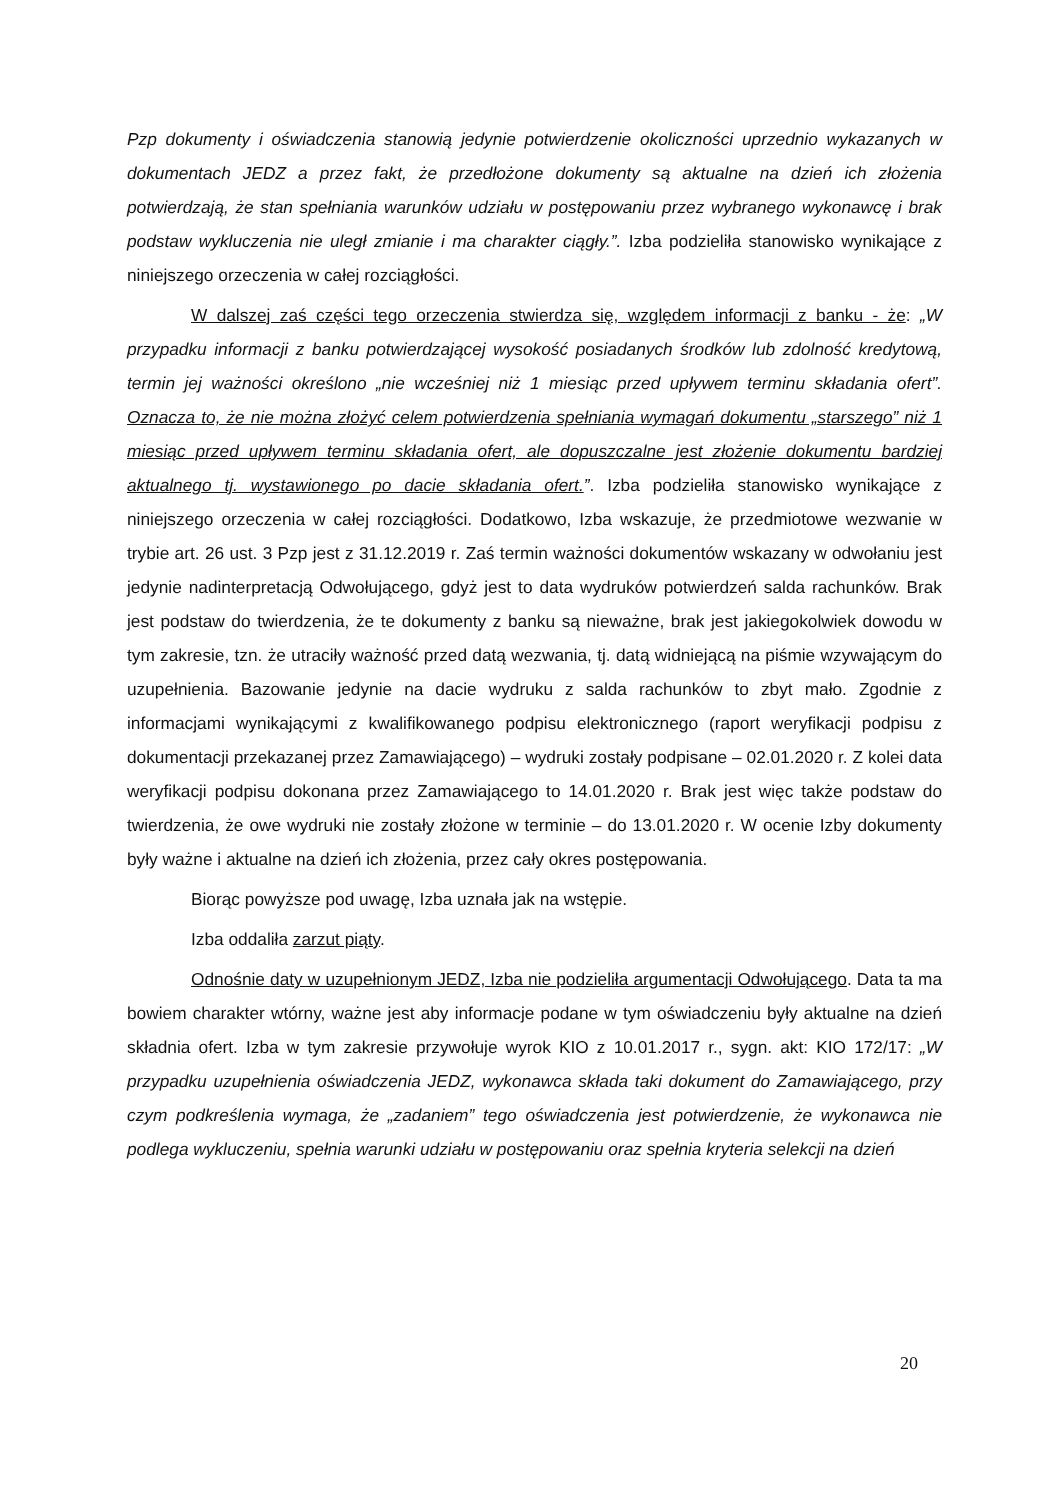Pzp dokumenty i oświadczenia stanowią jedynie potwierdzenie okoliczności uprzednio wykazanych w dokumentach JEDZ a przez fakt, że przedłożone dokumenty są aktualne na dzień ich złożenia potwierdzają, że stan spełniania warunków udziału w postępowaniu przez wybranego wykonawcę i brak podstaw wykluczenia nie uległ zmianie i ma charakter ciągły.”. Izba podzieliła stanowisko wynikające z niniejszego orzeczenia w całej rozciągłości.
W dalszej zaś części tego orzeczenia stwierdza się, względem informacji z banku - że: „W przypadku informacji z banku potwierdzającej wysokość posiadanych środków lub zdolność kredytową, termin jej ważności określono „nie wcześniej niż 1 miesiąc przed upływem terminu składania ofert”. Oznacza to, że nie można złożyć celem potwierdzenia spełniania wymagań dokumentu „starszego” niż 1 miesiąc przed upływem terminu składania ofert, ale dopuszczalne jest złożenie dokumentu bardziej aktualnego tj. wystawionego po dacie składania ofert.”. Izba podzieliła stanowisko wynikające z niniejszego orzeczenia w całej rozciągłości. Dodatkowo, Izba wskazuje, że przedmiotowe wezwanie w trybie art. 26 ust. 3 Pzp jest z 31.12.2019 r. Zaś termin ważności dokumentów wskazany w odwołaniu jest jedynie nadinterpretacją Odwołującego, gdyż jest to data wydruków potwierdzeń salda rachunków. Brak jest podstaw do twierdzenia, że te dokumenty z banku są nieważne, brak jest jakiegokolwiek dowodu w tym zakresie, tzn. że utraciły ważność przed datą wezwania, tj. datą widniejącą na piśmie wzywającym do uzupełnienia. Bazowanie jedynie na dacie wydruku z salda rachunków to zbyt mało. Zgodnie z informacjami wynikającymi z kwalifikowanego podpisu elektronicznego (raport weryfikacji podpisu z dokumentacji przekazanej przez Zamawiającego) – wydruki zostały podpisane – 02.01.2020 r. Z kolei data weryfikacji podpisu dokonana przez Zamawiającego to 14.01.2020 r. Brak jest więc także podstaw do twierdzenia, że owe wydruki nie zostały złożone w terminie – do 13.01.2020 r. W ocenie Izby dokumenty były ważne i aktualne na dzień ich złożenia, przez cały okres postępowania.
Biorąc powyższe pod uwagę, Izba uznała jak na wstępie.
Izba oddaliła zarzut piąty.
Odnośnie daty w uzupełnionym JEDZ, Izba nie podzieliła argumentacji Odwołującego. Data ta ma bowiem charakter wtórny, ważne jest aby informacje podane w tym oświadczeniu były aktualne na dzień składnia ofert. Izba w tym zakresie przywołuje wyrok KIO z 10.01.2017 r., sygn. akt: KIO 172/17: „W przypadku uzupełnienia oświadczenia JEDZ, wykonawca składa taki dokument do Zamawiającego, przy czym podkreślenia wymaga, że „zadaniem” tego oświadczenia jest potwierdzenie, że wykonawca nie podlega wykluczeniu, spełnia warunki udziału w postępowaniu oraz spełnia kryteria selekcji na dzień
20